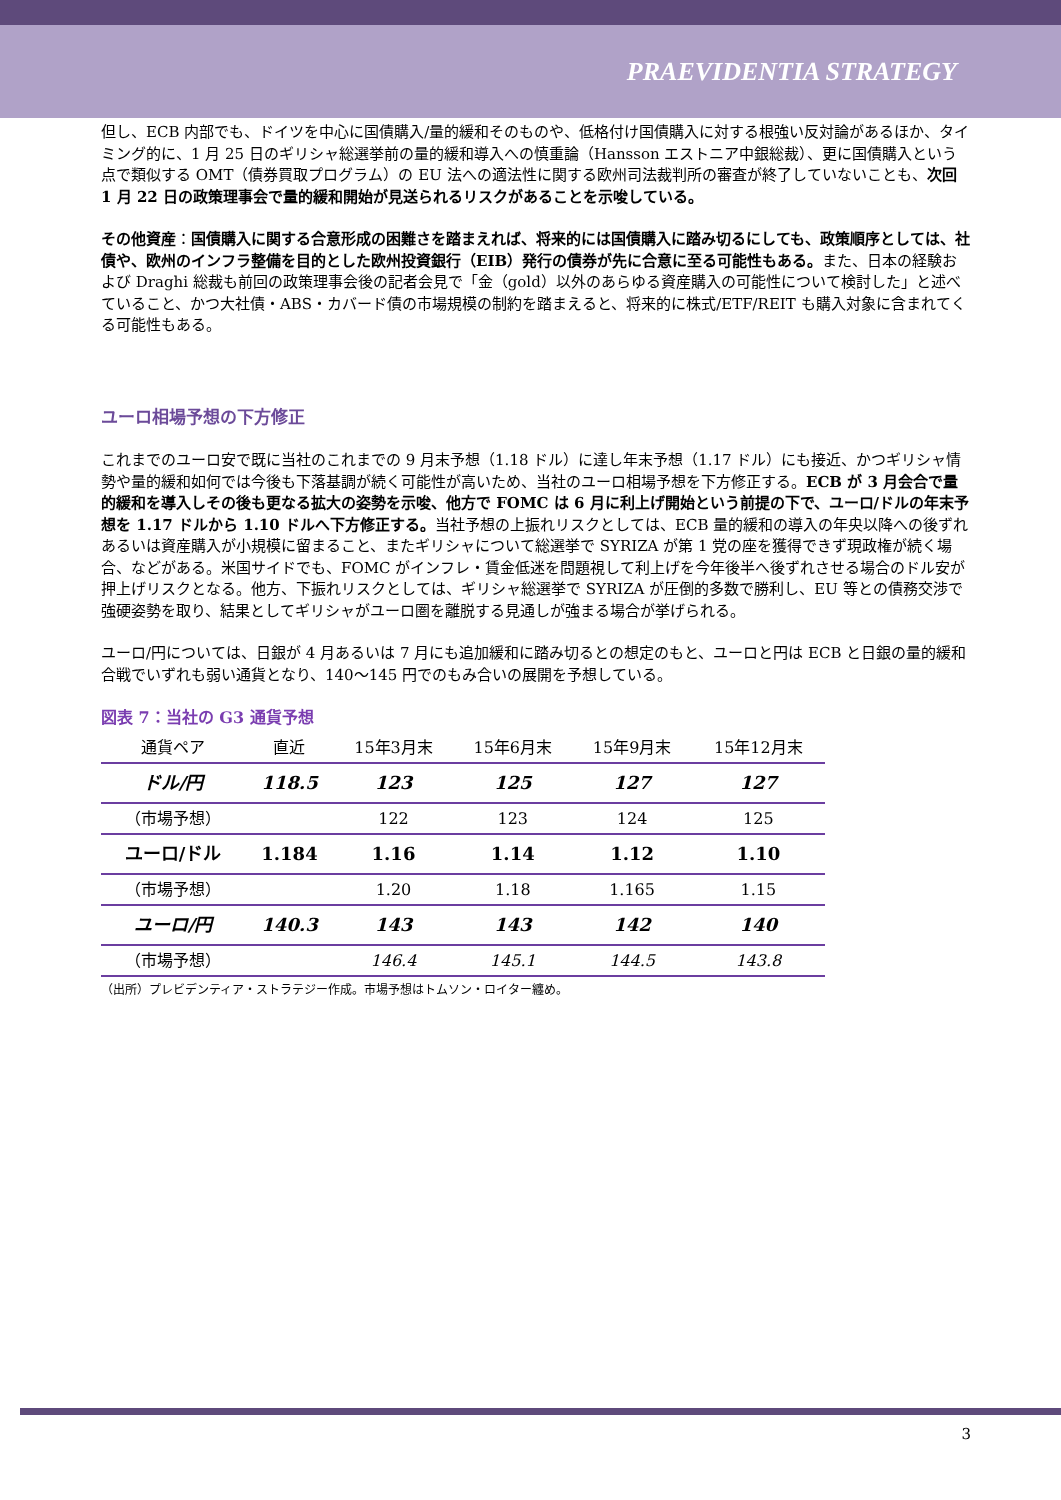PRAEVIDENTIA STRATEGY
但し、ECB 内部でも、ドイツを中心に国債購入/量的緩和そのものや、低格付け国債購入に対する根強い反対論があるほか、タイミング的に、1 月 25 日のギリシャ総選挙前の量的緩和導入への慎重論（Hansson エストニア中銀総裁）、更に国債購入という点で類似する OMT（債券買取プログラム）の EU 法への適法性に関する欧州司法裁判所の審査が終了していないことも、次回 1 月 22 日の政策理事会で量的緩和開始が見送られるリスクがあることを示唆している。
その他資産：国債購入に関する合意形成の困難さを踏まえれば、将来的には国債購入に踏み切るにしても、政策順序としては、社債や、欧州のインフラ整備を目的とした欧州投資銀行（EIB）発行の債券が先に合意に至る可能性もある。また、日本の経験および Draghi 総裁も前回の政策理事会後の記者会見で「金（gold）以外のあらゆる資産購入の可能性について検討した」と述べていること、かつ大社債・ABS・カバード債の市場規模の制約を踏まえると、将来的に株式/ETF/REIT も購入対象に含まれてくる可能性もある。
ユーロ相場予想の下方修正
これまでのユーロ安で既に当社のこれまでの 9 月末予想（1.18 ドル）に達し年末予想（1.17 ドル）にも接近、かつギリシャ情勢や量的緩和如何では今後も下落基調が続く可能性が高いため、当社のユーロ相場予想を下方修正する。ECB が 3 月会合で量的緩和を導入しその後も更なる拡大の姿勢を示唆、他方で FOMC は 6 月に利上げ開始という前提の下で、ユーロ/ドルの年末予想を 1.17 ドルから 1.10 ドルへ下方修正する。当社予想の上振れリスクとしては、ECB 量的緩和の導入の年央以降への後ずれあるいは資産購入が小規模に留まること、またギリシャについて総選挙で SYRIZA が第 1 党の座を獲得できず現政権が続く場合、などがある。米国サイドでも、FOMC がインフレ・賃金低迷を問題視して利上げを今年後半へ後ずれさせる場合のドル安が押上げリスクとなる。他方、下振れリスクとしては、ギリシャ総選挙で SYRIZA が圧倒的多数で勝利し、EU 等との債務交渉で強硬姿勢を取り、結果としてギリシャがユーロ圏を離脱する見通しが強まる場合が挙げられる。
ユーロ/円については、日銀が 4 月あるいは 7 月にも追加緩和に踏み切るとの想定のもと、ユーロと円は ECB と日銀の量的緩和合戦でいずれも弱い通貨となり、140～145 円でのもみ合いの展開を予想している。
図表 7：当社の G3 通貨予想
| 通貨ペア | 直近 | 15年3月末 | 15年6月末 | 15年9月末 | 15年12月末 |
| --- | --- | --- | --- | --- | --- |
| ドル/円 | 118.5 | 123 | 125 | 127 | 127 |
| （市場予想） | | 122 | 123 | 124 | 125 |
| ユーロ/ドル | 1.184 | 1.16 | 1.14 | 1.12 | 1.10 |
| （市場予想） | | 1.20 | 1.18 | 1.165 | 1.15 |
| ユーロ/円 | 140.3 | 143 | 143 | 142 | 140 |
| （市場予想） | | 146.4 | 145.1 | 144.5 | 143.8 |
（出所）プレビデンティア・ストラテジー作成。市場予想はトムソン・ロイター纏め。
3